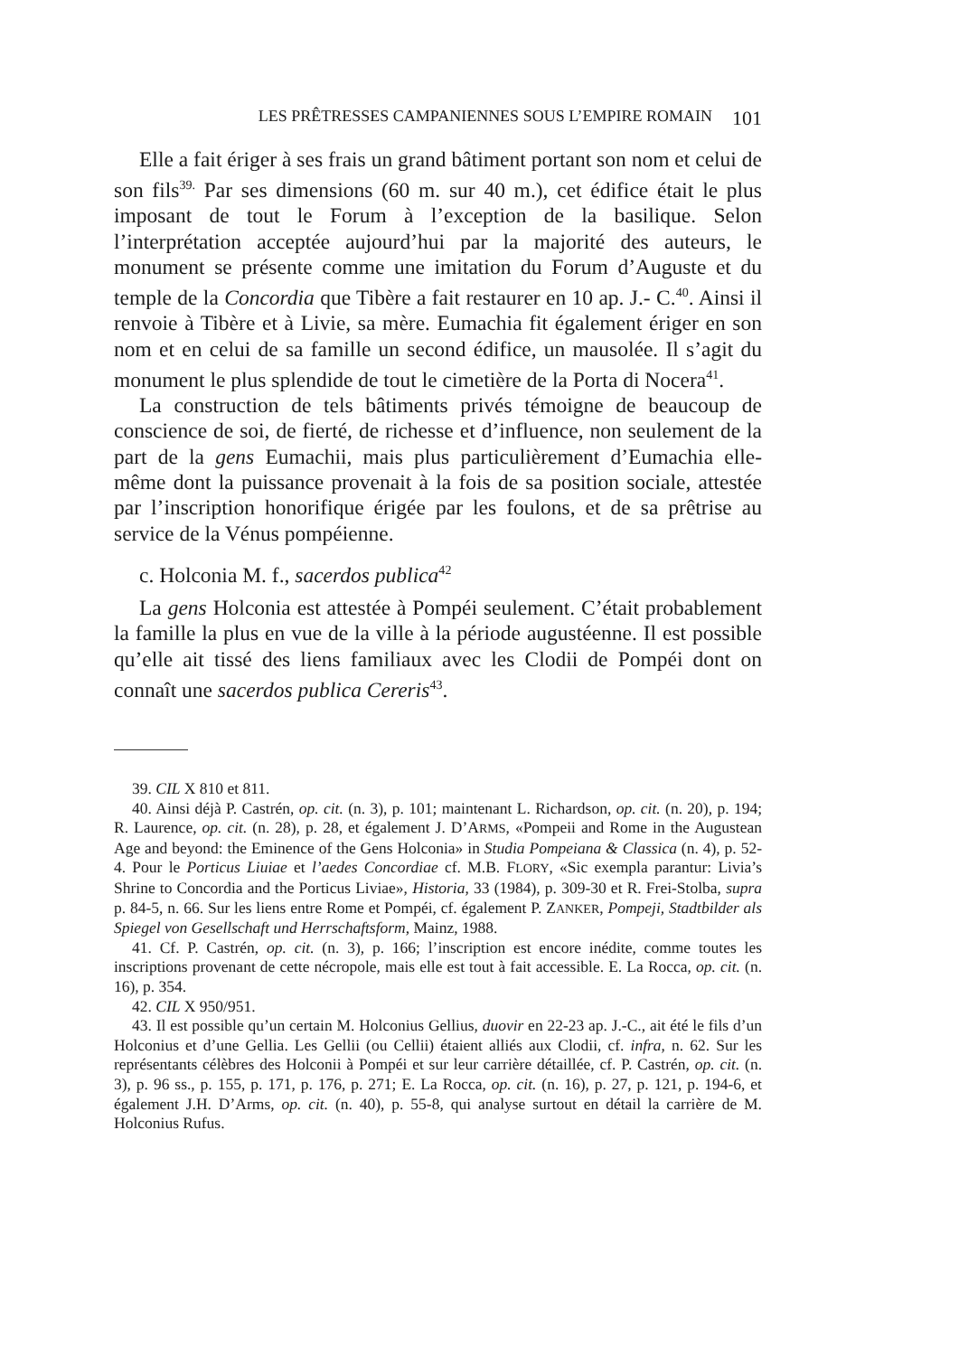LES PRÊTRESSES CAMPANIENNES SOUS L’EMPIRE ROMAIN 101
Elle a fait ériger à ses frais un grand bâtiment portant son nom et celui de son fils<sup>39.</sup> Par ses dimensions (60 m. sur 40 m.), cet édifice était le plus imposant de tout le Forum à l’exception de la basilique. Selon l’interprétation acceptée aujourd’hui par la majorité des auteurs, le monument se présente comme une imitation du Forum d’Auguste et du temple de la Concordia que Tibère a fait restaurer en 10 ap. J.- C.<sup>40</sup>. Ainsi il renvoie à Tibère et à Livie, sa mère. Eumachia fit également ériger en son nom et en celui de sa famille un second édifice, un mausolée. Il s’agit du monument le plus splendide de tout le cimetière de la Porta di Nocera<sup>41</sup>.
La construction de tels bâtiments privés témoigne de beaucoup de conscience de soi, de fierté, de richesse et d’influence, non seulement de la part de la gens Eumachii, mais plus particulièrement d’Eumachia elle-même dont la puissance provenait à la fois de sa position sociale, attestée par l’inscription honorifique érigée par les foulons, et de sa prêtrise au service de la Vénus pompéienne.
c. Holconia M. f., sacerdos publica<sup>42</sup>
La gens Holconia est attestée à Pompéi seulement. C’était probablement la famille la plus en vue de la ville à la période augustéenne. Il est possible qu’elle ait tissé des liens familiaux avec les Clodii de Pompéi dont on connaît une sacerdos publica Cereris<sup>43</sup>.
39. CIL X 810 et 811.
40. Ainsi déjà P. Castrén, op. cit. (n. 3), p. 101; maintenant L. Richardson, op. cit. (n. 20), p. 194; R. Laurence, op. cit. (n. 28), p. 28, et également J. D’ARMS, «Pompeii and Rome in the Augustean Age and beyond: the Eminence of the Gens Holconia» in Studia Pompeiana & Classica (n. 4), p. 52-4. Pour le Porticus Liuiae et l’aedes Concordiae cf. M.B. FLORY, «Sic exempla parantur: Livia’s Shrine to Concordia and the Porticus Liviae», Historia, 33 (1984), p. 309-30 et R. Frei-Stolba, supra p. 84-5, n. 66. Sur les liens entre Rome et Pompéi, cf. également P. ZANKER, Pompeji, Stadtbilder als Spiegel von Gesellschaft und Herrschaftsform, Mainz, 1988.
41. Cf. P. Castrén, op. cit. (n. 3), p. 166; l’inscription est encore inédite, comme toutes les inscriptions provenant de cette nécropole, mais elle est tout à fait accessible. E. La Rocca, op. cit. (n. 16), p. 354.
42. CIL X 950/951.
43. Il est possible qu’un certain M. Holconius Gellius, duovir en 22-23 ap. J.-C., ait été le fils d’un Holconius et d’une Gellia. Les Gellii (ou Cellii) étaient alliés aux Clodii, cf. infra, n. 62. Sur les représentants célèbres des Holconii à Pompéi et sur leur carrière détaillée, cf. P. Castrén, op. cit. (n. 3), p. 96 ss., p. 155, p. 171, p. 176, p. 271; E. La Rocca, op. cit. (n. 16), p. 27, p. 121, p. 194-6, et également J.H. D’Arms, op. cit. (n. 40), p. 55-8, qui analyse surtout en détail la carrière de M. Holconius Rufus.